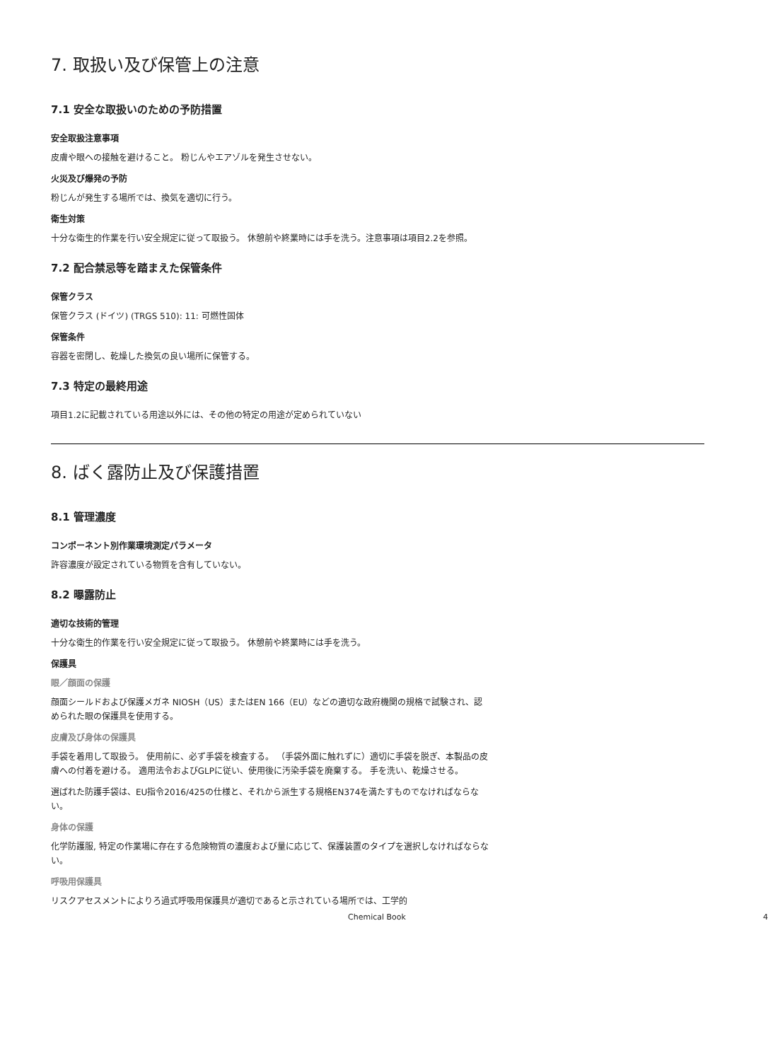7. 取扱い及び保管上の注意
7.1 安全な取扱いのための予防措置
安全取扱注意事項
皮膚や眼への接触を避けること。 粉じんやエアゾルを発生させない。
火災及び爆発の予防
粉じんが発生する場所では、換気を適切に行う。
衛生対策
十分な衛生的作業を行い安全規定に従って取扱う。 休憩前や終業時には手を洗う。注意事項は項目2.2を参照。
7.2 配合禁忌等を踏まえた保管条件
保管クラス
保管クラス (ドイツ) (TRGS 510): 11: 可燃性固体
保管条件
容器を密閉し、乾燥した換気の良い場所に保管する。
7.3 特定の最終用途
項目1.2に記載されている用途以外には、その他の特定の用途が定められていない
8. ばく露防止及び保護措置
8.1 管理濃度
コンポーネント別作業環境測定パラメータ
許容濃度が設定されている物質を含有していない。
8.2 曝露防止
適切な技術的管理
十分な衛生的作業を行い安全規定に従って取扱う。 休憩前や終業時には手を洗う。
保護具
眼／顔面の保護
顔面シールドおよび保護メガネ NIOSH（US）またはEN 166（EU）などの適切な政府機関の規格で試験され、認められた眼の保護具を使用する。
皮膚及び身体の保護具
手袋を着用して取扱う。 使用前に、必ず手袋を検査する。 （手袋外面に触れずに）適切に手袋を脱ぎ、本製品の皮膚への付着を避ける。 適用法令およびGLPに従い、使用後に汚染手袋を廃棄する。 手を洗い、乾燥させる。
選ばれた防護手袋は、EU指令2016/425の仕様と、それから派生する規格EN374を満たすものでなければならない。
身体の保護
化学防護服, 特定の作業場に存在する危険物質の濃度および量に応じて、保護装置のタイプを選択しなければならない。
呼吸用保護具
リスクアセスメントによりろ過式呼吸用保護具が適切であると示されている場所では、工学的
Chemical Book 4